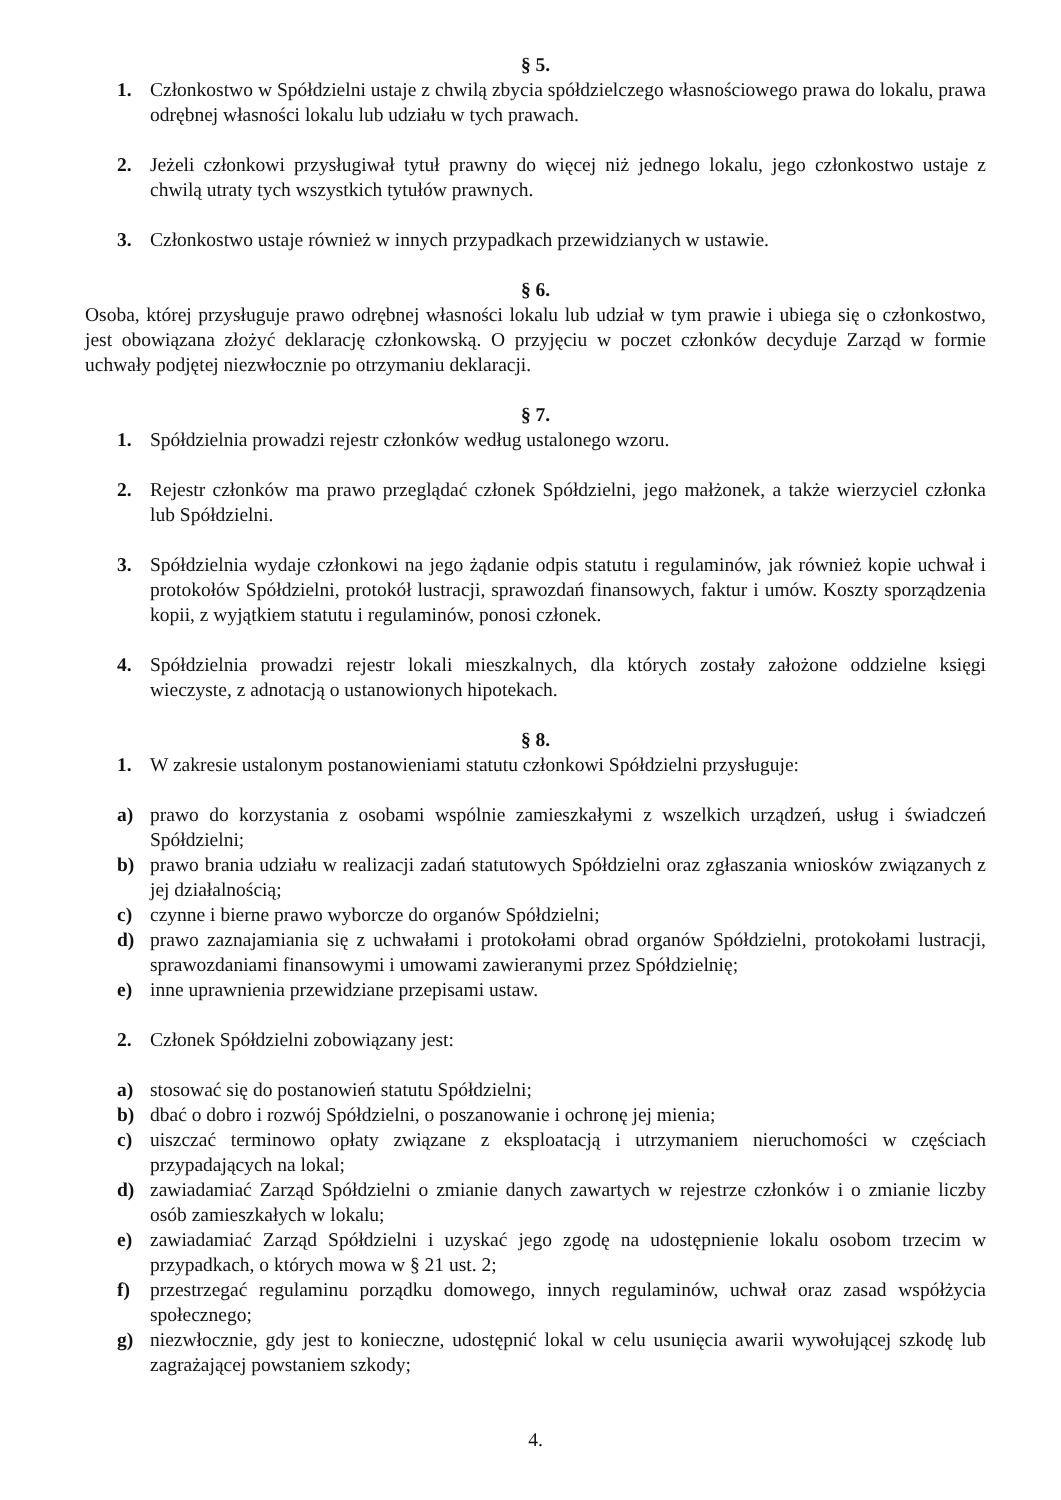§ 5.
1. Członkostwo w Spółdzielni ustaje z chwilą zbycia spółdzielczego własnościowego prawa do lokalu, prawa odrębnej własności lokalu lub udziału w tych prawach.
2. Jeżeli członkowi przysługiwał tytuł prawny do więcej niż jednego lokalu, jego członkostwo ustaje z chwilą utraty tych wszystkich tytułów prawnych.
3. Członkostwo ustaje również w innych przypadkach przewidzianych w ustawie.
§ 6.
Osoba, której przysługuje prawo odrębnej własności lokalu lub udział w tym prawie i ubiega się o członkostwo, jest obowiązana złożyć deklarację członkowską. O przyjęciu w poczet członków decyduje Zarząd w formie uchwały podjętej niezwłocznie po otrzymaniu deklaracji.
§ 7.
1. Spółdzielnia prowadzi rejestr członków według ustalonego wzoru.
2. Rejestr członków ma prawo przeglądać członek Spółdzielni, jego małżonek, a także wierzyciel członka lub Spółdzielni.
3. Spółdzielnia wydaje członkowi na jego żądanie odpis statutu i regulaminów, jak również kopie uchwał i protokołów Spółdzielni, protokół lustracji, sprawozdań finansowych, faktur i umów. Koszty sporządzenia kopii, z wyjątkiem statutu i regulaminów, ponosi członek.
4. Spółdzielnia prowadzi rejestr lokali mieszkalnych, dla których zostały założone oddzielne księgi wieczyste, z adnotacją o ustanowionych hipotekach.
§ 8.
1. W zakresie ustalonym postanowieniami statutu członkowi Spółdzielni przysługuje:
a) prawo do korzystania z osobami wspólnie zamieszkałymi z wszelkich urządzeń, usług i świadczeń Spółdzielni;
b) prawo brania udziału w realizacji zadań statutowych Spółdzielni oraz zgłaszania wniosków związanych z jej działalnością;
c) czynne i bierne prawo wyborcze do organów Spółdzielni;
d) prawo zaznajamiania się z uchwałami i protokołami obrad organów Spółdzielni, protokołami lustracji, sprawozdaniami finansowymi i umowami zawieranymi przez Spółdzielnię;
e) inne uprawnienia przewidziane przepisami ustaw.
2. Członek Spółdzielni zobowiązany jest:
a) stosować się do postanowień statutu Spółdzielni;
b) dbać o dobro i rozwój Spółdzielni, o poszanowanie i ochronę jej mienia;
c) uiszczać terminowo opłaty związane z eksploatacją i utrzymaniem nieruchomości w częściach przypadających na lokal;
d) zawiadamiać Zarząd Spółdzielni o zmianie danych zawartych w rejestrze członków i o zmianie liczby osób zamieszkałych w lokalu;
e) zawiadamiać Zarząd Spółdzielni i uzyskać jego zgodę na udostępnienie lokalu osobom trzecim w przypadkach, o których mowa w § 21 ust. 2;
f) przestrzegać regulaminu porządku domowego, innych regulaminów, uchwał oraz zasad współżycia społecznego;
g) niezwłocznie, gdy jest to konieczne, udostępnić lokal w celu usunięcia awarii wywołującej szkodę lub zagrażającej powstaniem szkody;
4.